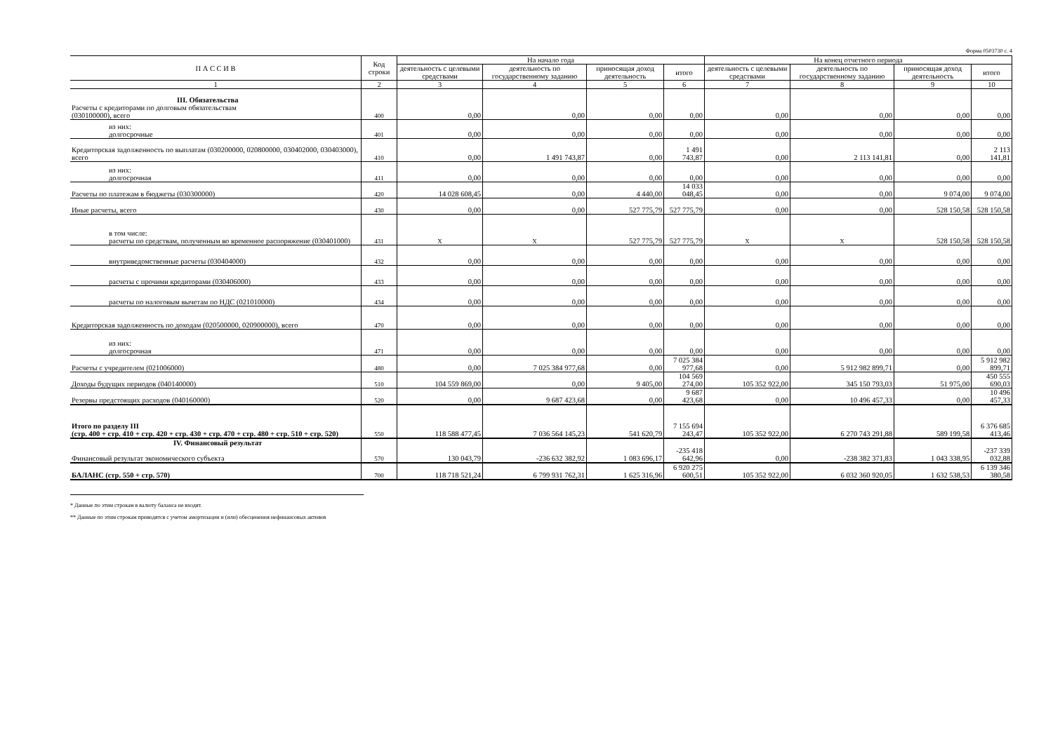Форма 0503730 с. 4
| П А С С И В | Код строки | На начало года | | | | На конец отчетного периода | | | |
| --- | --- | --- | --- | --- | --- | --- | --- | --- | --- |
| | | деятельность с целевыми средствами | деятельность по государственному заданию | приносящая доход деятельность | итого | деятельность с целевыми средствами | деятельность по государственному заданию | приносящая доход деятельность | итого |
| 1 | 2 | 3 | 4 | 5 | 6 | 7 | 8 | 9 | 10 |
| III. Обязательства Расчеты с кредиторами по долговым обязательствам (030100000), всего | 400 | 0,00 | 0,00 | 0,00 | 0,00 | 0,00 | 0,00 | 0,00 | 0,00 |
| из них: долгосрочные | 401 | 0,00 | 0,00 | 0,00 | 0,00 | 0,00 | 0,00 | 0,00 | 0,00 |
| Кредиторская задолженность по выплатам (030200000, 020800000, 030402000, 030403000), всего | 410 | 0,00 | 1 491 743,87 | 0,00 | 1 491 743,87 | 0,00 | 2 113 141,81 | 0,00 | 2 113 141,81 |
| из них: долгосрочная | 411 | 0,00 | 0,00 | 0,00 | 0,00 | 0,00 | 0,00 | 0,00 | 0,00 |
| Расчеты по платежам в бюджеты (030300000) | 420 | 14 028 608,45 | 0,00 | 4 440,00 | 14 033 048,45 | 0,00 | 0,00 | 9 074,00 | 9 074,00 |
| Иные расчеты, всего | 430 | 0,00 | 0,00 | 527 775,79 | 527 775,79 | 0,00 | 0,00 | 528 150,58 | 528 150,58 |
| в том числе: расчеты по средствам, полученным во временное распоряжение (030401000) | 431 | X | X | 527 775,79 | 527 775,79 | X | X | 528 150,58 | 528 150,58 |
| внутриведомственные расчеты (030404000) | 432 | 0,00 | 0,00 | 0,00 | 0,00 | 0,00 | 0,00 | 0,00 | 0,00 |
| расчеты с прочими кредиторами (030406000) | 433 | 0,00 | 0,00 | 0,00 | 0,00 | 0,00 | 0,00 | 0,00 | 0,00 |
| расчеты по налоговым вычетам по НДС (021010000) | 434 | 0,00 | 0,00 | 0,00 | 0,00 | 0,00 | 0,00 | 0,00 | 0,00 |
| Кредиторская задолженность по доходам (020500000, 020900000), всего | 470 | 0,00 | 0,00 | 0,00 | 0,00 | 0,00 | 0,00 | 0,00 | 0,00 |
| из них: долгосрочная | 471 | 0,00 | 0,00 | 0,00 | 0,00 | 0,00 | 0,00 | 0,00 | 0,00 |
| Расчеты с учредителем (021006000) | 480 | 0,00 | 7 025 384 977,68 | 0,00 | 7 025 384 977,68 | 0,00 | 5 912 982 899,71 | 0,00 | 5 912 982 899,71 |
| Доходы будущих периодов (040140000) | 510 | 104 559 869,00 | 0,00 | 9 405,00 | 104 569 274,00 | 105 352 922,00 | 345 150 793,03 | 51 975,00 | 450 555 690,03 |
| Резервы предстоящих расходов (040160000) | 520 | 0,00 | 9 687 423,68 | 0,00 | 9 687 423,68 | 0,00 | 10 496 457,33 | 0,00 | 10 496 457,33 |
| Итого по разделу III (стр. 400 + стр. 410 + стр. 420 + стр. 430 + стр. 470 + стр. 480 + стр. 510 + стр. 520) | 550 | 118 588 477,45 | 7 036 564 145,23 | 541 620,79 | 7 155 694 243,47 | 105 352 922,00 | 6 270 743 291,88 | 589 199,58 | 6 376 685 413,46 |
| IV. Финансовый результат Финансовый результат экономического субъекта | 570 | 130 043,79 | -236 632 382,92 | 1 083 696,17 | -235 418 642,96 | 0,00 | -238 382 371,83 | 1 043 338,95 | -237 339 032,88 |
| БАЛАНС (стр. 550 + стр. 570) | 700 | 118 718 521,24 | 6 799 931 762,31 | 1 625 316,96 | 6 920 275 600,51 | 105 352 922,00 | 6 032 360 920,05 | 1 632 538,53 | 6 139 346 380,58 |
* Данные по этим строкам в валюту баланса не входят.
** Данные по этим строкам приводятся с учетом амортизации и (или) обесценения нефинансовых активов